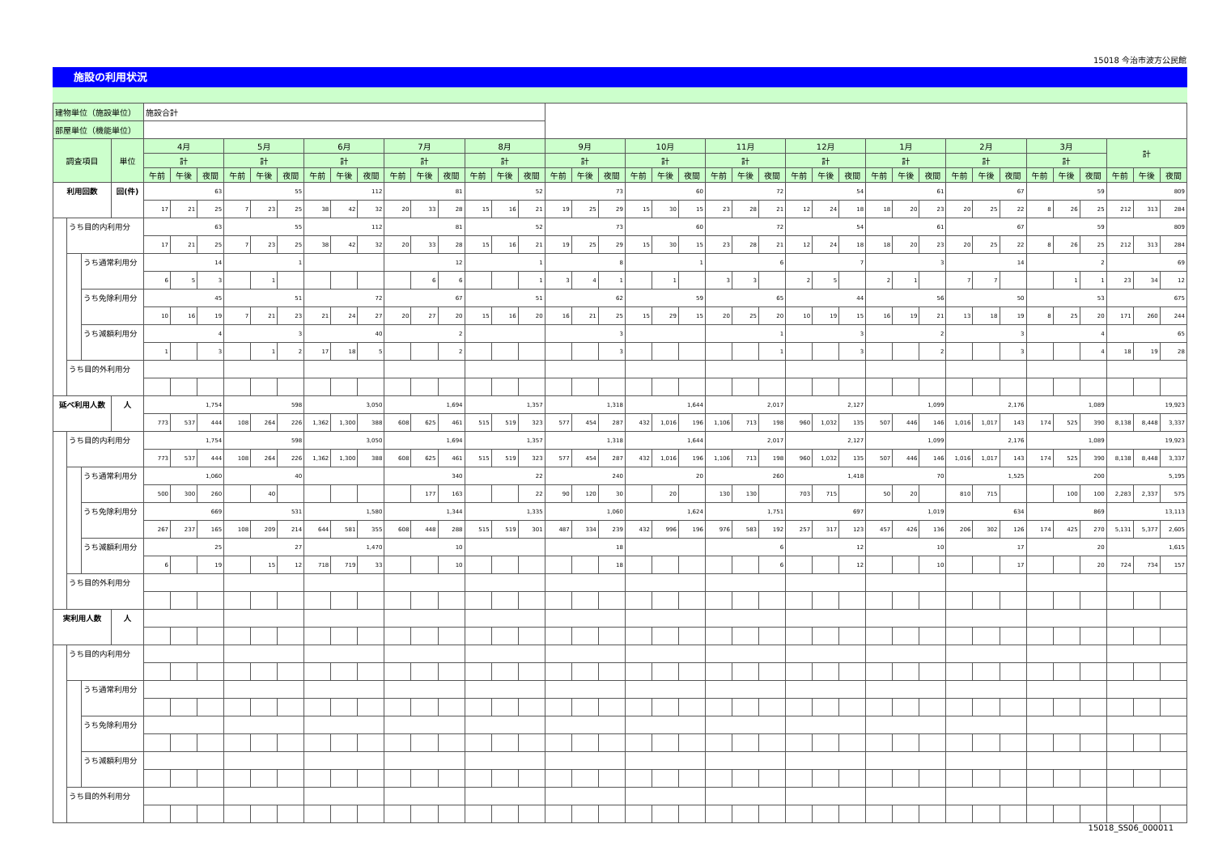15018 今治市波方公民館
施設の利用状況
| 建物単位（施設単位） | | | | 施設合計 | | | | | | | | | | | | | | | | | | | | | | | | | | | | | | | | | | | | | | |
| 部屋単位（機能単位） | | | | | | | | | | | | | | | | | | | | | | | | | | | | | | | | | | | | | | | | | | |
| 調査項目 | | | 単位 | 4月 | | | 5月 | | | 6月 | | | 7月 | | | 8月 | | | 9月 | | | 10月 | | | 11月 | | | 12月 | | | 1月 | | | 2月 | | | 3月 | | | 計 | | |
| | | | | 計 | | | 計 | | | 計 | | | 計 | | | 計 | | | 計 | | | 計 | | | 計 | | | 計 | | | 計 | | | 計 | | | 計 | | | | | |
| | | | | 午前 | 午後 | 夜間 | 午前 | 午後 | 夜間 | 午前 | 午後 | 夜間 | 午前 | 午後 | 夜間 | 午前 | 午後 | 夜間 | 午前 | 午後 | 夜間 | 午前 | 午後 | 夜間 | 午前 | 午後 | 夜間 | 午前 | 午後 | 夜間 | 午前 | 午後 | 夜間 | 午前 | 午後 | 夜間 | 午前 | 午後 | 夜間 | 午前 | 午後 | 夜間 |
| 利用回数 | | | 回(件) | 63 | | | 55 | | | 112 | | | 81 | | | 52 | | | 73 | | | 60 | | | 72 | | | 54 | | | 61 | | | 67 | | | 59 | | | 809 | | |
| | | | | 17 | 21 | 25 | 7 | 23 | 25 | 38 | 42 | 32 | 20 | 33 | 28 | 15 | 16 | 21 | 19 | 25 | 29 | 15 | 30 | 15 | 23 | 28 | 21 | 12 | 24 | 18 | 18 | 20 | 23 | 20 | 25 | 22 | 8 | 26 | 25 | 212 | 313 | 284 |
| | うち目的内利用分 | | | 63 | | | 55 | | | 112 | | | 81 | | | 52 | | | 73 | | | 60 | | | 72 | | | 54 | | | 61 | | | 67 | | | 59 | | | 809 | | |
| | | | | 17 | 21 | 25 | 7 | 23 | 25 | 38 | 42 | 32 | 20 | 33 | 28 | 15 | 16 | 21 | 19 | 25 | 29 | 15 | 30 | 15 | 23 | 28 | 21 | 12 | 24 | 18 | 18 | 20 | 23 | 20 | 25 | 22 | 8 | 26 | 25 | 212 | 313 | 284 |
| | | うち通常利用分 | | 14 | | | 1 | | | | | | 12 | | | 1 | | | 8 | | | 1 | | | 6 | | | 7 | | | 3 | | | 14 | | | 2 | | | 69 | | |
| | | | | 6 | 5 | 3 | | 1 | | | | | | 6 | 6 | | | 1 | 3 | 4 | 1 | | 1 | | 3 | 3 | | 2 | 5 | | 2 | 1 | | 7 | 7 | | | 1 | 1 | 23 | 34 | 12 |
| | | うち免除利用分 | | 45 | | | 51 | | | 72 | | | 67 | | | 51 | | | 62 | | | 59 | | | 65 | | | 44 | | | 56 | | | 50 | | | 53 | | | 675 | | |
| | | | | 10 | 16 | 19 | 7 | 21 | 23 | 21 | 24 | 27 | 20 | 27 | 20 | 15 | 16 | 20 | 16 | 21 | 25 | 15 | 29 | 15 | 20 | 25 | 20 | 10 | 19 | 15 | 16 | 19 | 21 | 13 | 18 | 19 | 8 | 25 | 20 | 171 | 260 | 244 |
| | | うち減額利用分 | | 4 | | | 3 | | | 40 | | | 2 | | | | | | 3 | | | | | | 1 | | | 3 | | | 2 | | | 3 | | | 4 | | | 65 | | |
| | | | | 1 | | 3 | | 1 | 2 | 17 | 18 | 5 | | | 2 | | | | | | 3 | | | | | | 1 | | | 3 | | | 2 | | | 3 | | | 4 | 18 | 19 | 28 |
| | うち目的外利用分 | | | | | | | | | | | | | | | | | | | | | | | | | | | | | | | | | | | | | | | | | |
| 延べ利用人数 | | | 人 | 1,754 | | | 598 | | | 3,050 | | | 1,694 | | | 1,357 | | | 1,318 | | | 1,644 | | | 2,017 | | | 2,127 | | | 1,099 | | | 2,176 | | | 1,089 | | | 19,923 | | |
| | | | | 773 | 537 | 444 | 108 | 264 | 226 | 1,362 | 1,300 | 388 | 608 | 625 | 461 | 515 | 519 | 323 | 577 | 454 | 287 | 432 | 1,016 | 196 | 1,106 | 713 | 198 | 960 | 1,032 | 135 | 507 | 446 | 146 | 1,016 | 1,017 | 143 | 174 | 525 | 390 | 8,138 | 8,448 | 3,337 |
| | うち目的内利用分 | | | 1,754 | | | 598 | | | 3,050 | | | 1,694 | | | 1,357 | | | 1,318 | | | 1,644 | | | 2,017 | | | 2,127 | | | 1,099 | | | 2,176 | | | 1,089 | | | 19,923 | | |
| | | | | 773 | 537 | 444 | 108 | 264 | 226 | 1,362 | 1,300 | 388 | 608 | 625 | 461 | 515 | 519 | 323 | 577 | 454 | 287 | 432 | 1,016 | 196 | 1,106 | 713 | 198 | 960 | 1,032 | 135 | 507 | 446 | 146 | 1,016 | 1,017 | 143 | 174 | 525 | 390 | 8,138 | 8,448 | 3,337 |
| | | うち通常利用分 | | 1,060 | | | 40 | | | | | | 340 | | | 22 | | | 240 | | | 20 | | | 260 | | | 1,418 | | | 70 | | | 1,525 | | | 200 | | | 5,195 | | |
| | | | | 500 | 300 | 260 | | 40 | | | | | | 177 | 163 | | | 22 | 90 | 120 | 30 | | 20 | | 130 | 130 | | 703 | 715 | | 50 | 20 | | 810 | 715 | | | 100 | 100 | 2,283 | 2,337 | 575 |
| | | うち免除利用分 | | 669 | | | 531 | | | 1,580 | | | 1,344 | | | 1,335 | | | 1,060 | | | 1,624 | | | 1,751 | | | 697 | | | 1,019 | | | 634 | | | 869 | | | 13,113 | | |
| | | | | 267 | 237 | 165 | 108 | 209 | 214 | 644 | 581 | 355 | 608 | 448 | 288 | 515 | 519 | 301 | 487 | 334 | 239 | 432 | 996 | 196 | 976 | 583 | 192 | 257 | 317 | 123 | 457 | 426 | 136 | 206 | 302 | 126 | 174 | 425 | 270 | 5,131 | 5,377 | 2,605 |
| | | うち減額利用分 | | 25 | | | 27 | | | 1,470 | | | 10 | | | | | | 18 | | | | | | 6 | | | 12 | | | 10 | | | 17 | | | 20 | | | 1,615 | | |
| | | | | 6 | | 19 | | 15 | 12 | 718 | 719 | 33 | | | 10 | | | | | | 18 | | | | | | 6 | | | 12 | | | 10 | | | 17 | | | 20 | 724 | 734 | 157 |
| | うち目的外利用分 | | | | | | | | | | | | | | | | | | | | | | | | | | | | | | | | | | | | | | | | | |
| 実利用人数 | | | 人 | | | | | | | | | | | | | | | | | | | | | | | | | | | | | | | | | | | | | | | |
| | うち目的内利用分 | | | | | | | | | | | | | | | | | | | | | | | | | | | | | | | | | | | | | | | | | |
| | | うち通常利用分 | | | | | | | | | | | | | | | | | | | | | | | | | | | | | | | | | | | | | | | | |
| | | うち免除利用分 | | | | | | | | | | | | | | | | | | | | | | | | | | | | | | | | | | | | | | | | |
| | | うち減額利用分 | | | | | | | | | | | | | | | | | | | | | | | | | | | | | | | | | | | | | | | | |
| | うち目的外利用分 | | | | | | | | | | | | | | | | | | | | | | | | | | | | | | | | | | | | | | | | | |
15018_SS06_000011